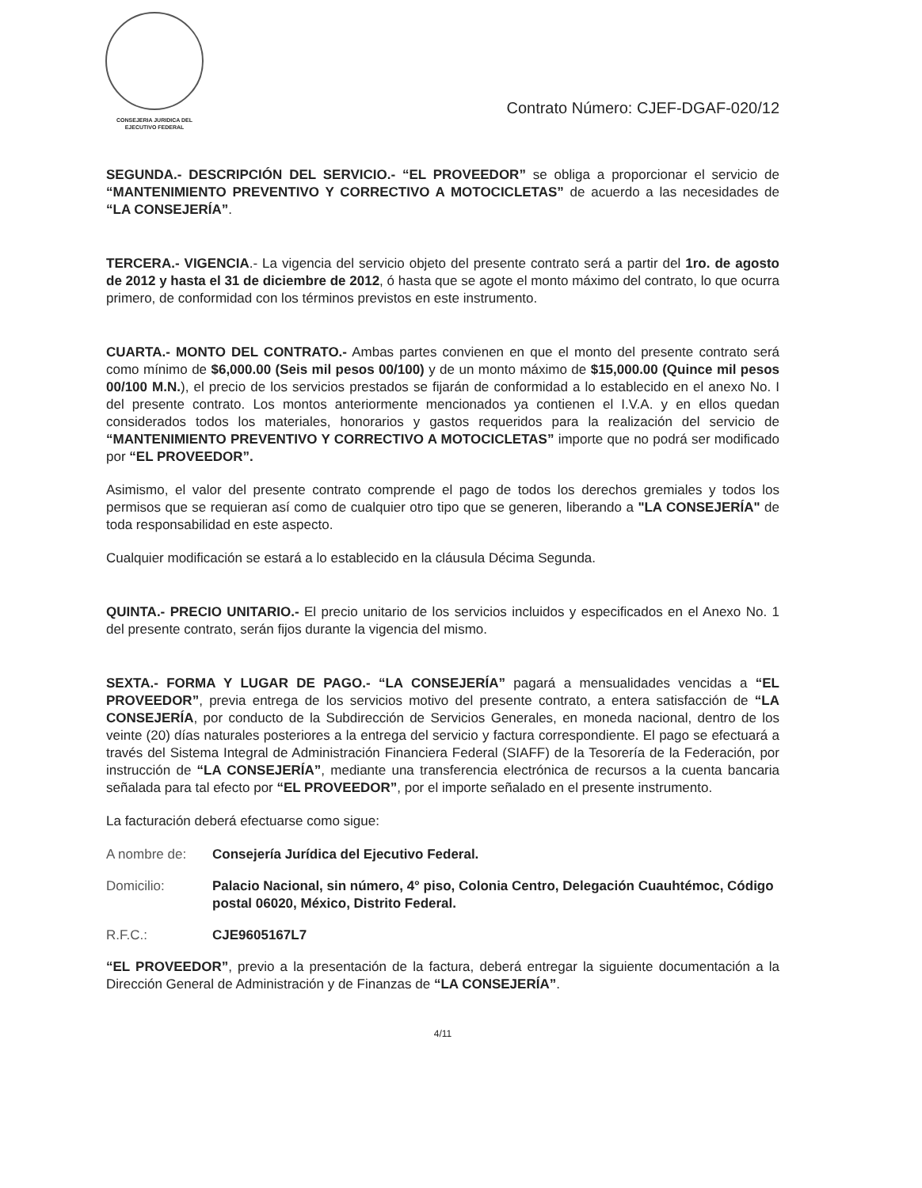CONSEJERIA JURIDICA DEL
EJECUTIVO FEDERAL
Contrato Número: CJEF-DGAF-020/12
SEGUNDA.- DESCRIPCIÓN DEL SERVICIO.- “EL PROVEEDOR” se obliga a proporcionar el servicio de “MANTENIMIENTO PREVENTIVO Y CORRECTIVO A MOTOCICLETAS” de acuerdo a las necesidades de “LA CONSEJERÍA”.
TERCERA.- VIGENCIA.- La vigencia del servicio objeto del presente contrato será a partir del 1ro. de agosto de 2012 y hasta el 31 de diciembre de 2012, ó hasta que se agote el monto máximo del contrato, lo que ocurra primero, de conformidad con los términos previstos en este instrumento.
CUARTA.- MONTO DEL CONTRATO.- Ambas partes convienen en que el monto del presente contrato será como mínimo de $6,000.00 (Seis mil pesos 00/100) y de un monto máximo de $15,000.00 (Quince mil pesos 00/100 M.N.), el precio de los servicios prestados se fijarán de conformidad a lo establecido en el anexo No. I del presente contrato. Los montos anteriormente mencionados ya contienen el I.V.A. y en ellos quedan considerados todos los materiales, honorarios y gastos requeridos para la realización del servicio de “MANTENIMIENTO PREVENTIVO Y CORRECTIVO A MOTOCICLETAS” importe que no podrá ser modificado por “EL PROVEEDOR”.
Asimismo, el valor del presente contrato comprende el pago de todos los derechos gremiales y todos los permisos que se requieran así como de cualquier otro tipo que se generen, liberando a "LA CONSEJERÍA" de toda responsabilidad en este aspecto.
Cualquier modificación se estará a lo establecido en la cláusula Décima Segunda.
QUINTA.- PRECIO UNITARIO.- El precio unitario de los servicios incluidos y especificados en el Anexo No. 1 del presente contrato, serán fijos durante la vigencia del mismo.
SEXTA.- FORMA Y LUGAR DE PAGO.- “LA CONSEJERÍA” pagará a mensualidades vencidas a “EL PROVEEDOR”, previa entrega de los servicios motivo del presente contrato, a entera satisfacción de “LA CONSEJERÍA, por conducto de la Subdirección de Servicios Generales, en moneda nacional, dentro de los veinte (20) días naturales posteriores a la entrega del servicio y factura correspondiente. El pago se efectuará a través del Sistema Integral de Administración Financiera Federal (SIAFF) de la Tesorería de la Federación, por instrucción de “LA CONSEJERÍA”, mediante una transferencia electrónica de recursos a la cuenta bancaria señalada para tal efecto por “EL PROVEEDOR”, por el importe señalado en el presente instrumento.
La facturación deberá efectuarse como sigue:
A nombre de: Consejería Jurídica del Ejecutivo Federal.
Domicilio: Palacio Nacional, sin número, 4° piso, Colonia Centro, Delegación Cuauhtémoc, Código postal 06020, México, Distrito Federal.
R.F.C.: CJE9605167L7
“EL PROVEEDOR”, previo a la presentación de la factura, deberá entregar la siguiente documentación a la Dirección General de Administración y de Finanzas de “LA CONSEJERÍA”.
4/11